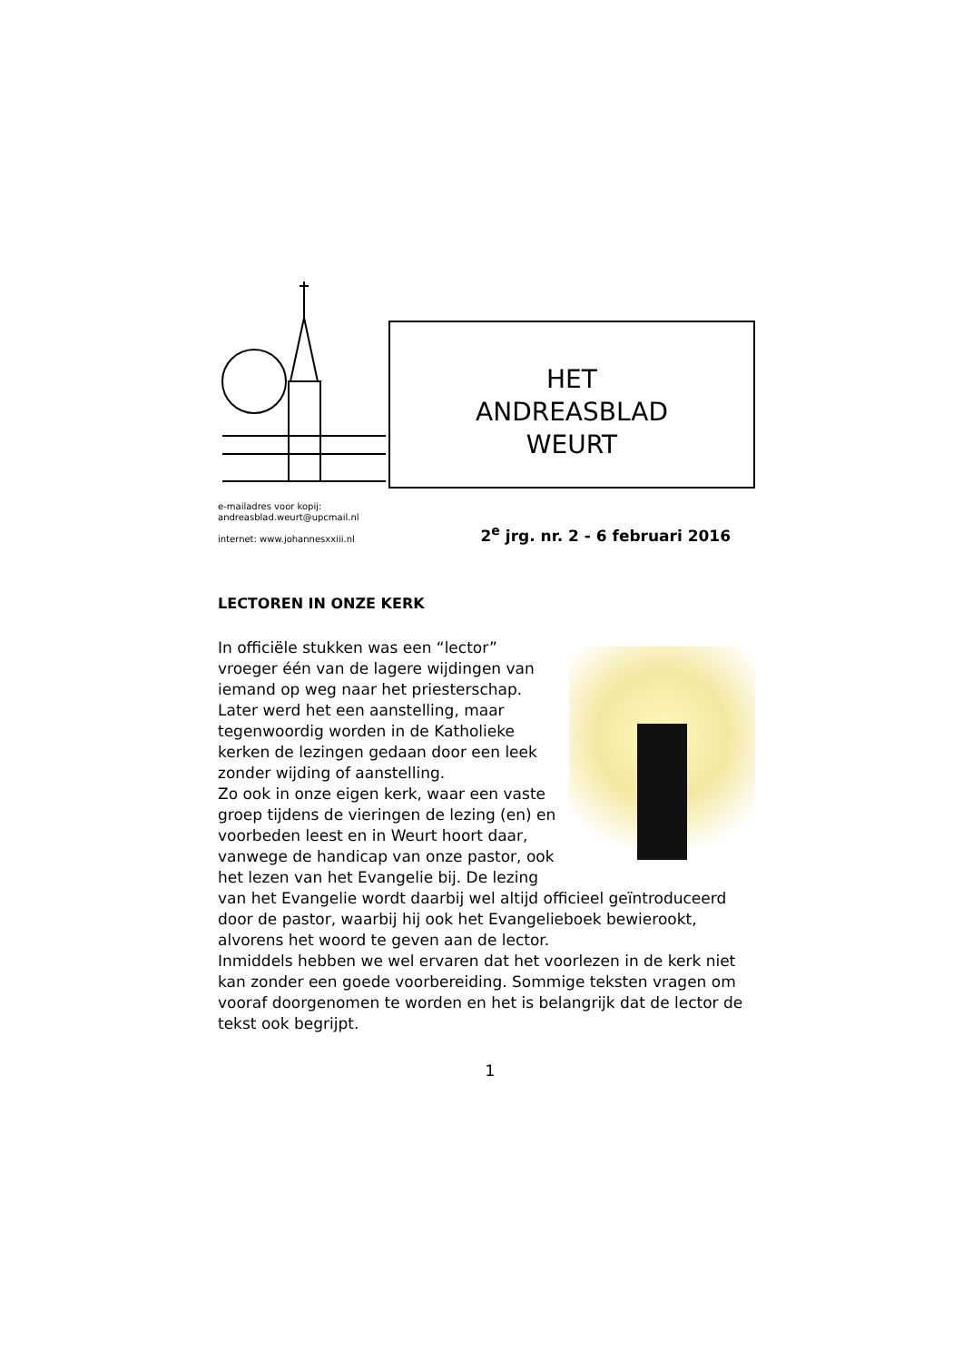HET
ANDREASBLAD
WEURT
e-mailadres voor kopij:
andreasblad.weurt@upcmail.nl
internet: www.johannesxxiii.nl
2<sup>e</sup> jrg. nr. 2 - 6 februari 2016
LECTOREN IN ONZE KERK
In officiële stukken was een “lector” vroeger één van de lagere wijdingen van iemand op weg naar het priesterschap. Later werd het een aanstelling, maar tegenwoordig worden in de Katholieke kerken de lezingen gedaan door een leek zonder wijding of aanstelling.
Zo ook in onze eigen kerk, waar een vaste groep tijdens de vieringen de lezing (en) en voorbeden leest en in Weurt hoort daar, vanwege de handicap van onze pastor, ook het lezen van het Evangelie bij. De lezing van het Evangelie wordt daarbij wel altijd officieel geïntroduceerd door de pastor, waarbij hij ook het Evangelieboek bewierookt, alvorens het woord te geven aan de lector.
Inmiddels hebben we wel ervaren dat het voorlezen in de kerk niet kan zonder een goede voorbereiding. Sommige teksten vragen om vooraf doorgenomen te worden en het is belangrijk dat de lector de tekst ook begrijpt.
1